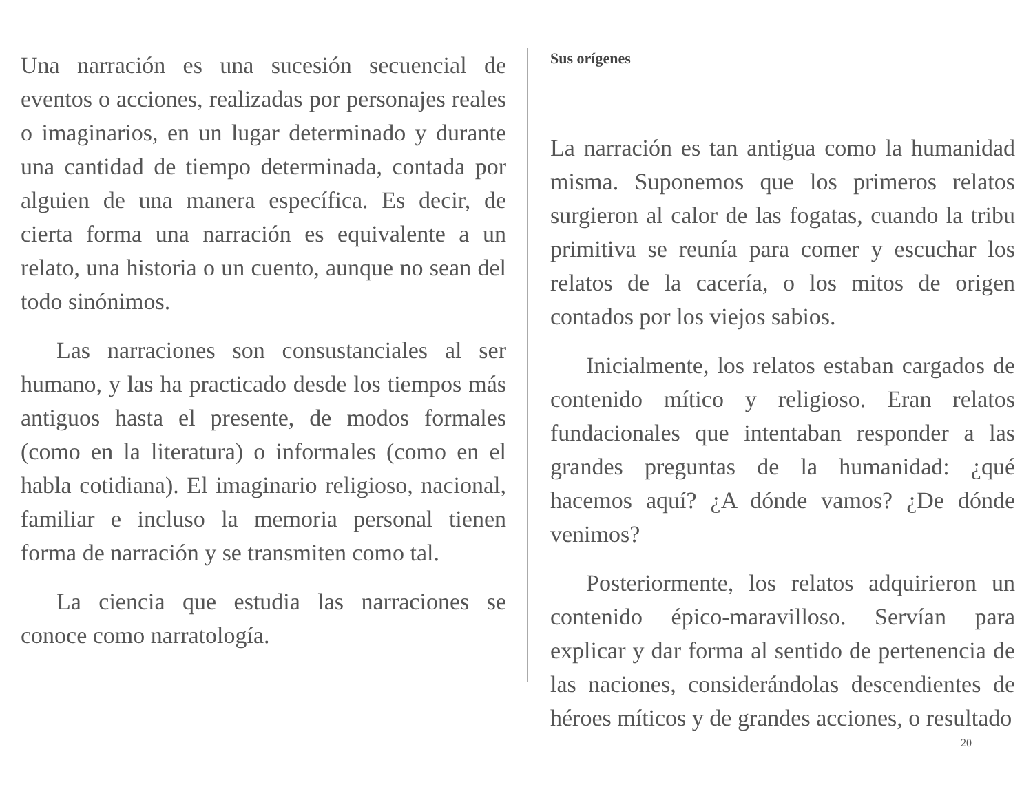Una narración es una sucesión secuencial de eventos o acciones, realizadas por personajes reales o imaginarios, en un lugar determinado y durante una cantidad de tiempo determinada, contada por alguien de una manera específica. Es decir, de cierta forma una narración es equivalente a un relato, una historia o un cuento, aunque no sean del todo sinónimos.
Las narraciones son consustanciales al ser humano, y las ha practicado desde los tiempos más antiguos hasta el presente, de modos formales (como en la literatura) o informales (como en el habla cotidiana). El imaginario religioso, nacional, familiar e incluso la memoria personal tienen forma de narración y se transmiten como tal.
La ciencia que estudia las narraciones se conoce como narratología.
Sus orígenes
La narración es tan antigua como la humanidad misma. Suponemos que los primeros relatos surgieron al calor de las fogatas, cuando la tribu primitiva se reunía para comer y escuchar los relatos de la cacería, o los mitos de origen contados por los viejos sabios.
Inicialmente, los relatos estaban cargados de contenido mítico y religioso. Eran relatos fundacionales que intentaban responder a las grandes preguntas de la humanidad: ¿qué hacemos aquí? ¿A dónde vamos? ¿De dónde venimos?
Posteriormente, los relatos adquirieron un contenido épico-maravilloso. Servían para explicar y dar forma al sentido de pertenencia de las naciones, considerándolas descendientes de héroes míticos y de grandes acciones, o resultado
20